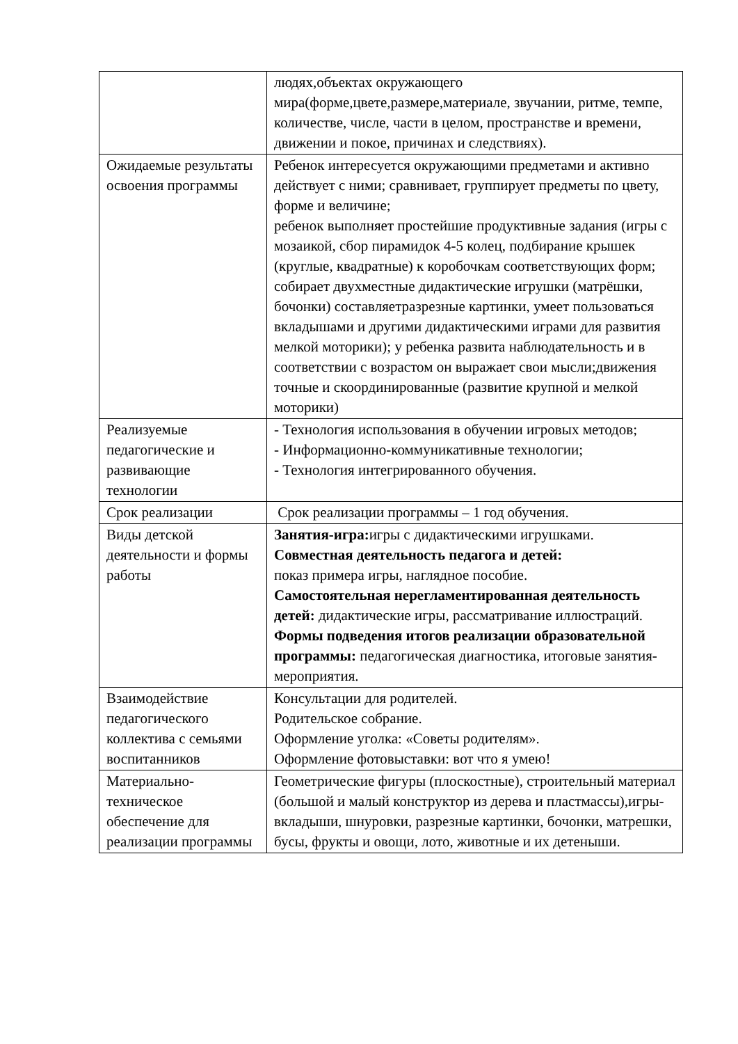| | людях,объектах окружающего мира(форме,цвете,размере,материале, звучании, ритме, темпе, количестве, числе, части в целом, пространстве и времени, движении и покое, причинах и следствиях). |
| Ожидаемые результаты освоения программы | Ребенок интересуется окружающими предметами и активно действует с ними; сравнивает, группирует предметы по цвету, форме и величине; ребенок выполняет простейшие продуктивные задания (игры с мозаикой, сбор пирамидок 4-5 колец, подбирание крышек (круглые, квадратные) к коробочкам соответствующих форм; собирает двухместные дидактические игрушки (матрёшки, бочонки) составляетразрезные картинки, умеет пользоваться вкладышами и другими дидактическими играми для развития мелкой моторики); у ребенка развита наблюдательность и в соответствии с возрастом он выражает свои мысли;движения точные и скоординированные (развитие крупной и мелкой моторики) |
| Реализуемые педагогические и развивающие технологии | - Технология использования в обучении игровых методов; - Информационно-коммуникативные технологии; - Технология интегрированного обучения. |
| Срок реализации | Срок реализации программы – 1 год обучения. |
| Виды детской деятельности и формы работы | Занятия-игра: игры с дидактическими игрушками. Совместная деятельность педагога и детей: показ примера игры, наглядное пособие. Самостоятельная нерегламентированная деятельность детей: дидактические игры, рассматривание иллюстраций. Формы подведения итогов реализации образовательной программы: педагогическая диагностика, итоговые занятия-мероприятия. |
| Взаимодействие педагогического коллектива с семьями воспитанников | Консультации для родителей. Родительское собрание. Оформление уголка: «Советы родителям». Оформление фотовыставки: вот что я умею! |
| Материально-техническое обеспечение для реализации программы | Геометрические фигуры (плоскостные), строительный материал (большой и малый конструктор из дерева и пластмассы),игры-вкладыши, шнуровки, разрезные картинки, бочонки, матрешки, бусы, фрукты и овощи, лото, животные и их детеныши. |